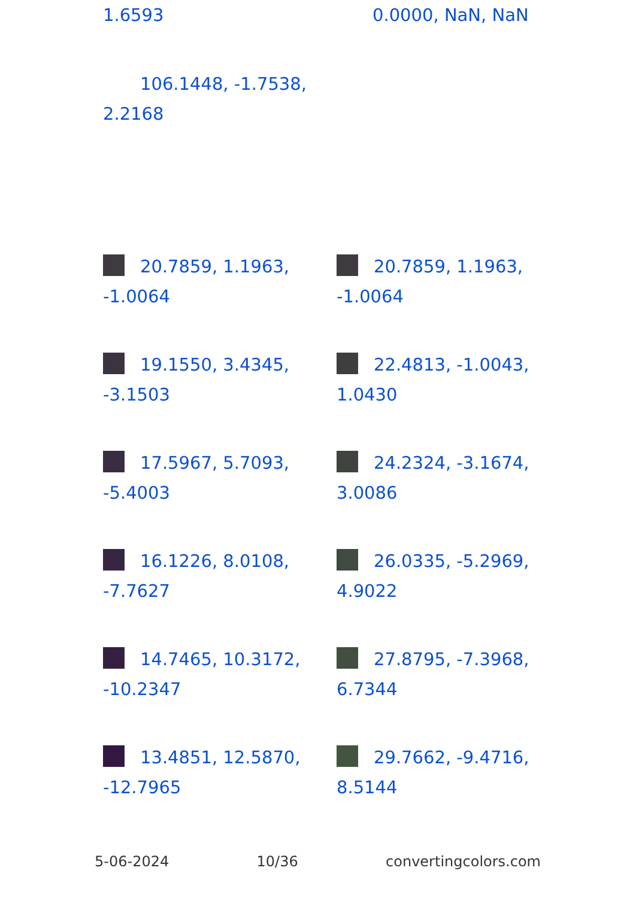1.6593 0.0000, NaN, NaN
106.1448, -1.7538,
2.2168
20.7859, 1.1963,
-1.0064
20.7859, 1.1963,
-1.0064
19.1550, 3.4345,
-3.1503
22.4813, -1.0043,
1.0430
17.5967, 5.7093,
-5.4003
24.2324, -3.1674,
3.0086
16.1226, 8.0108,
-7.7627
26.0335, -5.2969,
4.9022
14.7465, 10.3172,
-10.2347
27.8795, -7.3968,
6.7344
13.4851, 12.5870,
-12.7965
29.7662, -9.4716,
8.5144
5-06-2024 10/36 convertingcolors.com